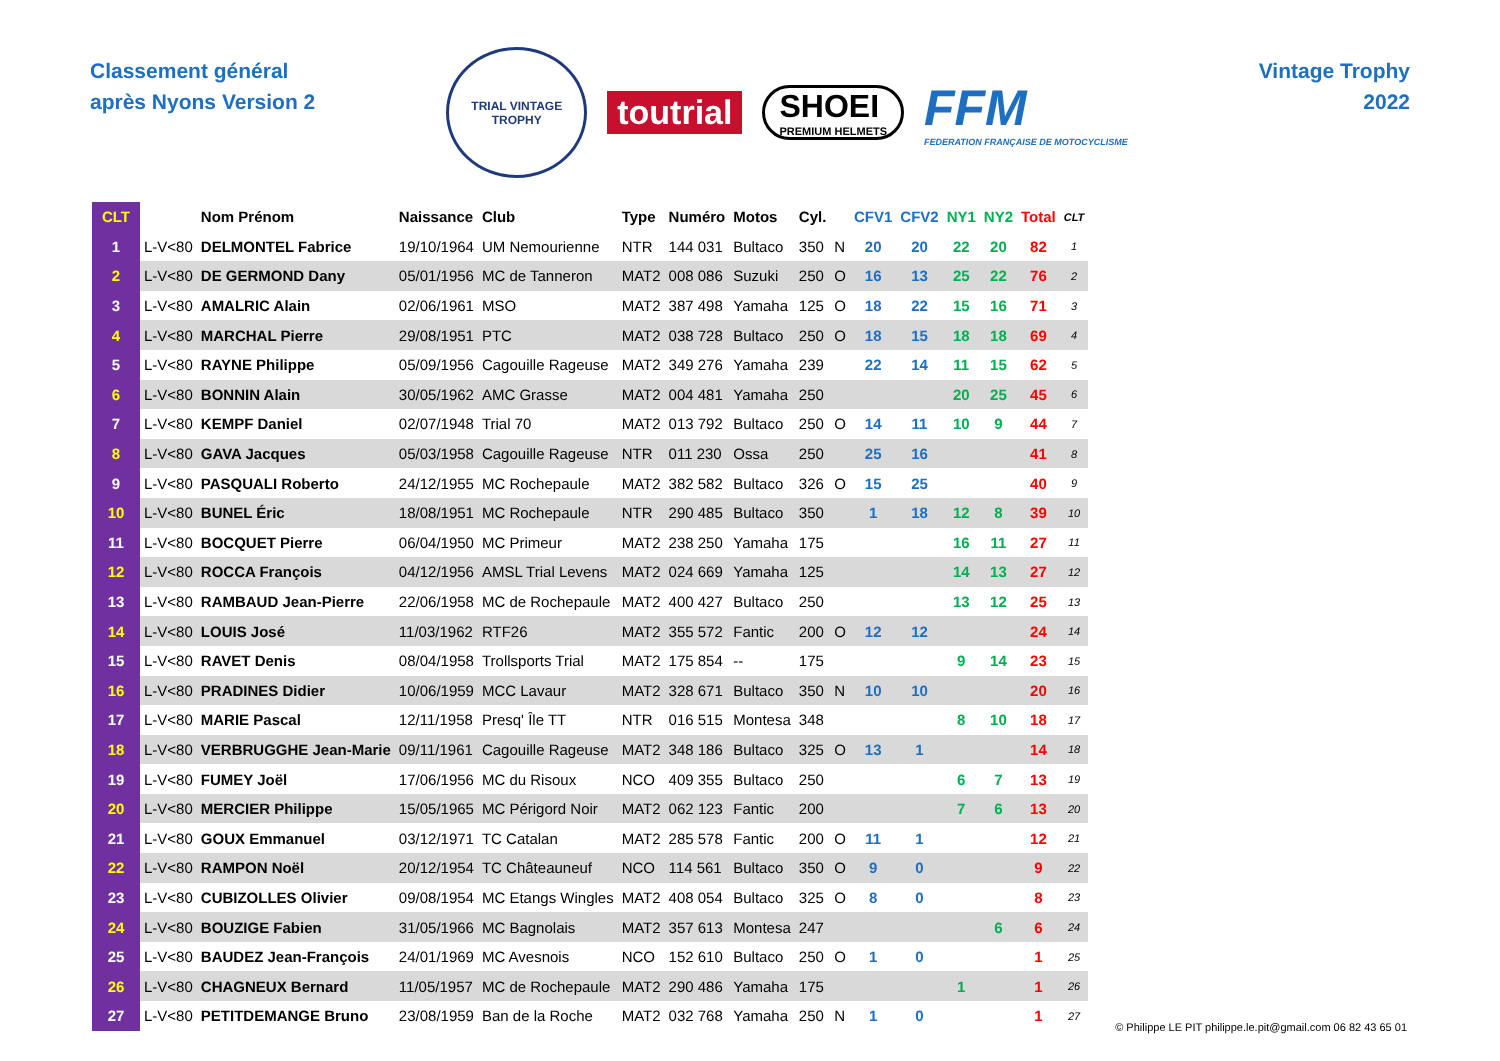Classement général
après Nyons Version 2
TRIAL VINTAGE
TROPHY
toutrial
SHOEI
PREMIUM HELMETS
FFM
FEDERATION FRANÇAISE DE MOTOCYCLISME
Vintage Trophy
2022
| CLT | | Nom Prénom | Naissance | Club | Type | Numéro | Motos | Cyl. | | CFV1 | CFV2 | NY1 | NY2 | Total | CLT |
| --- | --- | --- | --- | --- | --- | --- | --- | --- | --- | --- | --- | --- | --- | --- | --- |
| 1 | L-V<80 | DELMONTEL Fabrice | 19/10/1964 | UM Nemourienne | NTR | 144 031 | Bultaco | 350 | N | 20 | 20 | 22 | 20 | 82 | 1 |
| 2 | L-V<80 | DE GERMOND Dany | 05/01/1956 | MC de Tanneron | MAT2 | 008 086 | Suzuki | 250 | O | 16 | 13 | 25 | 22 | 76 | 2 |
| 3 | L-V<80 | AMALRIC Alain | 02/06/1961 | MSO | MAT2 | 387 498 | Yamaha | 125 | O | 18 | 22 | 15 | 16 | 71 | 3 |
| 4 | L-V<80 | MARCHAL Pierre | 29/08/1951 | PTC | MAT2 | 038 728 | Bultaco | 250 | O | 18 | 15 | 18 | 18 | 69 | 4 |
| 5 | L-V<80 | RAYNE Philippe | 05/09/1956 | Cagouille Rageuse | MAT2 | 349 276 | Yamaha | 239 | | 22 | 14 | 11 | 15 | 62 | 5 |
| 6 | L-V<80 | BONNIN Alain | 30/05/1962 | AMC Grasse | MAT2 | 004 481 | Yamaha | 250 | | | | 20 | 25 | 45 | 6 |
| 7 | L-V<80 | KEMPF Daniel | 02/07/1948 | Trial 70 | MAT2 | 013 792 | Bultaco | 250 | O | 14 | 11 | 10 | 9 | 44 | 7 |
| 8 | L-V<80 | GAVA Jacques | 05/03/1958 | Cagouille Rageuse | NTR | 011 230 | Ossa | 250 | | 25 | 16 | | | 41 | 8 |
| 9 | L-V<80 | PASQUALI Roberto | 24/12/1955 | MC Rochepaule | MAT2 | 382 582 | Bultaco | 326 | O | 15 | 25 | | | 40 | 9 |
| 10 | L-V<80 | BUNEL Éric | 18/08/1951 | MC Rochepaule | NTR | 290 485 | Bultaco | 350 | | 1 | 18 | 12 | 8 | 39 | 10 |
| 11 | L-V<80 | BOCQUET Pierre | 06/04/1950 | MC Primeur | MAT2 | 238 250 | Yamaha | 175 | | | | 16 | 11 | 27 | 11 |
| 12 | L-V<80 | ROCCA François | 04/12/1956 | AMSL Trial Levens | MAT2 | 024 669 | Yamaha | 125 | | | | 14 | 13 | 27 | 12 |
| 13 | L-V<80 | RAMBAUD Jean-Pierre | 22/06/1958 | MC de Rochepaule | MAT2 | 400 427 | Bultaco | 250 | | | | 13 | 12 | 25 | 13 |
| 14 | L-V<80 | LOUIS José | 11/03/1962 | RTF26 | MAT2 | 355 572 | Fantic | 200 | O | 12 | 12 | | | 24 | 14 |
| 15 | L-V<80 | RAVET Denis | 08/04/1958 | Trollsports Trial | MAT2 | 175 854 | -- | 175 | | | | 9 | 14 | 23 | 15 |
| 16 | L-V<80 | PRADINES Didier | 10/06/1959 | MCC Lavaur | MAT2 | 328 671 | Bultaco | 350 | N | 10 | 10 | | | 20 | 16 |
| 17 | L-V<80 | MARIE Pascal | 12/11/1958 | Presq' Île TT | NTR | 016 515 | Montesa | 348 | | | | 8 | 10 | 18 | 17 |
| 18 | L-V<80 | VERBRUGGHE Jean-Marie | 09/11/1961 | Cagouille Rageuse | MAT2 | 348 186 | Bultaco | 325 | O | 13 | 1 | | | 14 | 18 |
| 19 | L-V<80 | FUMEY Joël | 17/06/1956 | MC du Risoux | NCO | 409 355 | Bultaco | 250 | | | | 6 | 7 | 13 | 19 |
| 20 | L-V<80 | MERCIER Philippe | 15/05/1965 | MC Périgord Noir | MAT2 | 062 123 | Fantic | 200 | | | | 7 | 6 | 13 | 20 |
| 21 | L-V<80 | GOUX Emmanuel | 03/12/1971 | TC Catalan | MAT2 | 285 578 | Fantic | 200 | O | 11 | 1 | | | 12 | 21 |
| 22 | L-V<80 | RAMPON Noël | 20/12/1954 | TC Châteauneuf | NCO | 114 561 | Bultaco | 350 | O | 9 | 0 | | | 9 | 22 |
| 23 | L-V<80 | CUBIZOLLES Olivier | 09/08/1954 | MC Etangs Wingles | MAT2 | 408 054 | Bultaco | 325 | O | 8 | 0 | | | 8 | 23 |
| 24 | L-V<80 | BOUZIGE Fabien | 31/05/1966 | MC Bagnolais | MAT2 | 357 613 | Montesa | 247 | | | | | 6 | 6 | 24 |
| 25 | L-V<80 | BAUDEZ Jean-François | 24/01/1969 | MC Avesnois | NCO | 152 610 | Bultaco | 250 | O | 1 | 0 | | | 1 | 25 |
| 26 | L-V<80 | CHAGNEUX Bernard | 11/05/1957 | MC de Rochepaule | MAT2 | 290 486 | Yamaha | 175 | | | | 1 | | 1 | 26 |
| 27 | L-V<80 | PETITDEMANGE Bruno | 23/08/1959 | Ban de la Roche | MAT2 | 032 768 | Yamaha | 250 | N | 1 | 0 | | | 1 | 27 |
© Philippe LE PIT philippe.le.pit@gmail.com 06 82 43 65 01